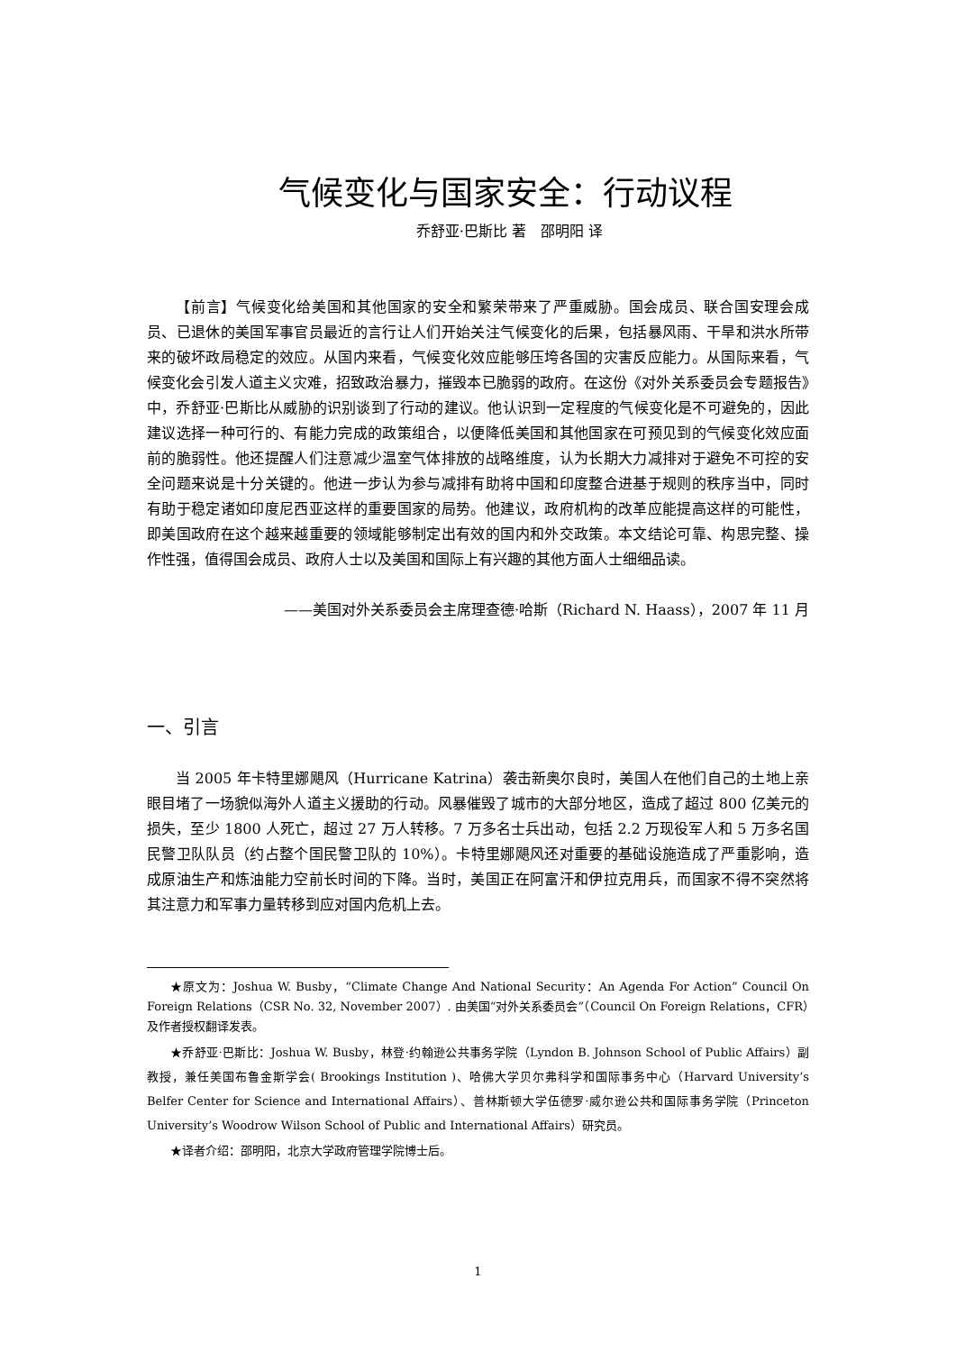气候变化与国家安全：行动议程
乔舒亚·巴斯比 著　邵明阳 译
【前言】气候变化给美国和其他国家的安全和繁荣带来了严重威胁。国会成员、联合国安理会成员、已退休的美国军事官员最近的言行让人们开始关注气候变化的后果，包括暴风雨、干旱和洪水所带来的破坏政局稳定的效应。从国内来看，气候变化效应能够压垮各国的灾害反应能力。从国际来看，气候变化会引发人道主义灾难，招致政治暴力，摧毁本已脆弱的政府。在这份《对外关系委员会专题报告》中，乔舒亚·巴斯比从威胁的识别谈到了行动的建议。他认识到一定程度的气候变化是不可避免的，因此建议选择一种可行的、有能力完成的政策组合，以便降低美国和其他国家在可预见到的气候变化效应面前的脆弱性。他还提醒人们注意减少温室气体排放的战略维度，认为长期大力减排对于避免不可控的安全问题来说是十分关键的。他进一步认为参与减排有助将中国和印度整合进基于规则的秩序当中，同时有助于稳定诸如印度尼西亚这样的重要国家的局势。他建议，政府机构的改革应能提高这样的可能性，即美国政府在这个越来越重要的领域能够制定出有效的国内和外交政策。本文结论可靠、构思完整、操作性强，值得国会成员、政府人士以及美国和国际上有兴趣的其他方面人士细细品读。
——美国对外关系委员会主席理查德·哈斯（Richard N. Haass），2007 年 11 月
一、引言
当 2005 年卡特里娜飓风（Hurricane Katrina）袭击新奥尔良时，美国人在他们自己的土地上亲眼目堵了一场貌似海外人道主义援助的行动。风暴催毁了城市的大部分地区，造成了超过 800 亿美元的损失，至少 1800 人死亡，超过 27 万人转移。7 万多名士兵出动，包括 2.2 万现役军人和 5 万多名国民警卫队队员（约占整个国民警卫队的 10%）。卡特里娜飓风还对重要的基础设施造成了严重影响，造成原油生产和炼油能力空前长时间的下降。当时，美国正在阿富汗和伊拉克用兵，而国家不得不突然将其注意力和军事力量转移到应对国内危机上去。
★原文为：Joshua W. Busby，“Climate Change And National Security：An Agenda For Action” Council On Foreign Relations（CSR No. 32, November 2007）. 由美国“对外关系委员会”（Council On Foreign Relations，CFR）及作者授权翻译发表。
★乔舒亚·巴斯比：Joshua W. Busby，林登·约翰逊公共事务学院（Lyndon B. Johnson School of Public Affairs）副教授，兼任美国布鲁金斯学会( Brookings Institution )、哈佛大学贝尔弗科学和国际事务中心（Harvard University’s Belfer Center for Science and International Affairs）、普林斯顿大学伍德罗·威尔逊公共和国际事务学院（Princeton University’s Woodrow Wilson School of Public and International Affairs）研究员。
★译者介绍：邵明阳，北京大学政府管理学院博士后。
1